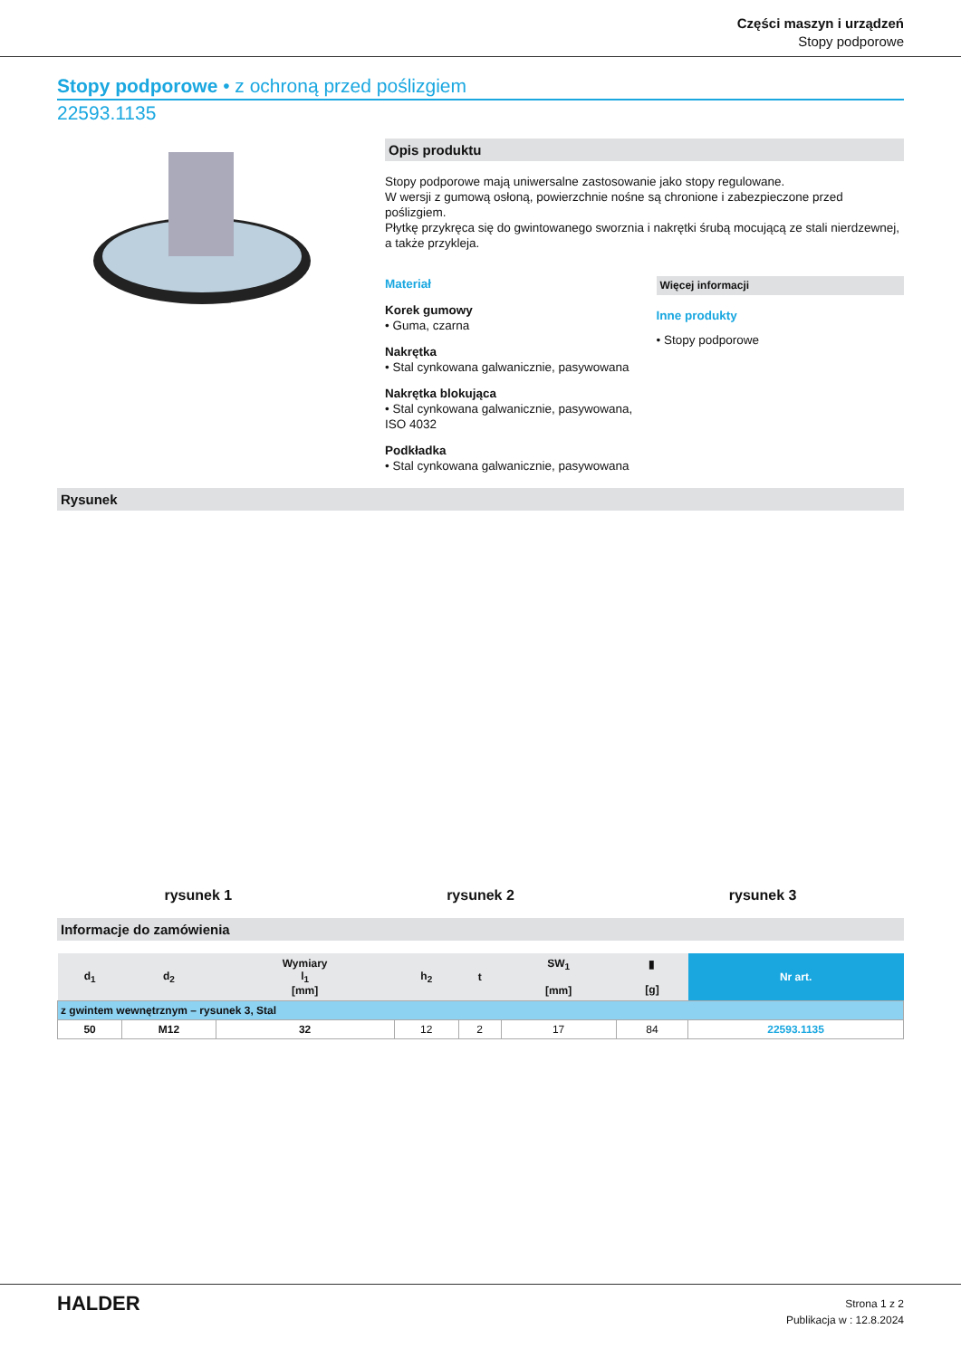Części maszyn i urządzeń
Stopy podporowe
Stopy podporowe • z ochroną przed poślizgiem
22593.1135
Opis produktu
Stopy podporowe mają uniwersalne zastosowanie jako stopy regulowane.
W wersji z gumową osłoną, powierzchnie nośne są chronione i zabezpieczone przed poślizgiem.
Płytkę przykręca się do gwintowanego sworznia i nakrętki śrubą mocującą ze stali nierdzewnej, a także przykleja.
Materiał
Korek gumowy
• Guma, czarna
Nakrętka
• Stal cynkowana galwanicznie, pasywowana
Nakrętka blokująca
• Stal cynkowana galwanicznie, pasywowana, ISO 4032
Podkładka
• Stal cynkowana galwanicznie, pasywowana
Więcej informacji
Inne produkty
• Stopy podporowe
Rysunek
rysunek 1 rysunek 2 rysunek 3
Informacje do zamówienia
| d<sub>1</sub> | d<sub>2</sub> | Wymiary l<sub>1</sub> [mm] | h<sub>2</sub> | t | SW<sub>1</sub> [mm] | ▮ [g] | Nr art. |
| --- | --- | --- | --- | --- | --- | --- | --- |
| z gwintem wewnętrznym – rysunek 3, Stal | | | | | | | |
| 50 | M12 | 32 | 12 | 2 | 17 | 84 | 22593.1135 |
HALDER
Strona 1 z 2
Publikacja w : 12.8.2024